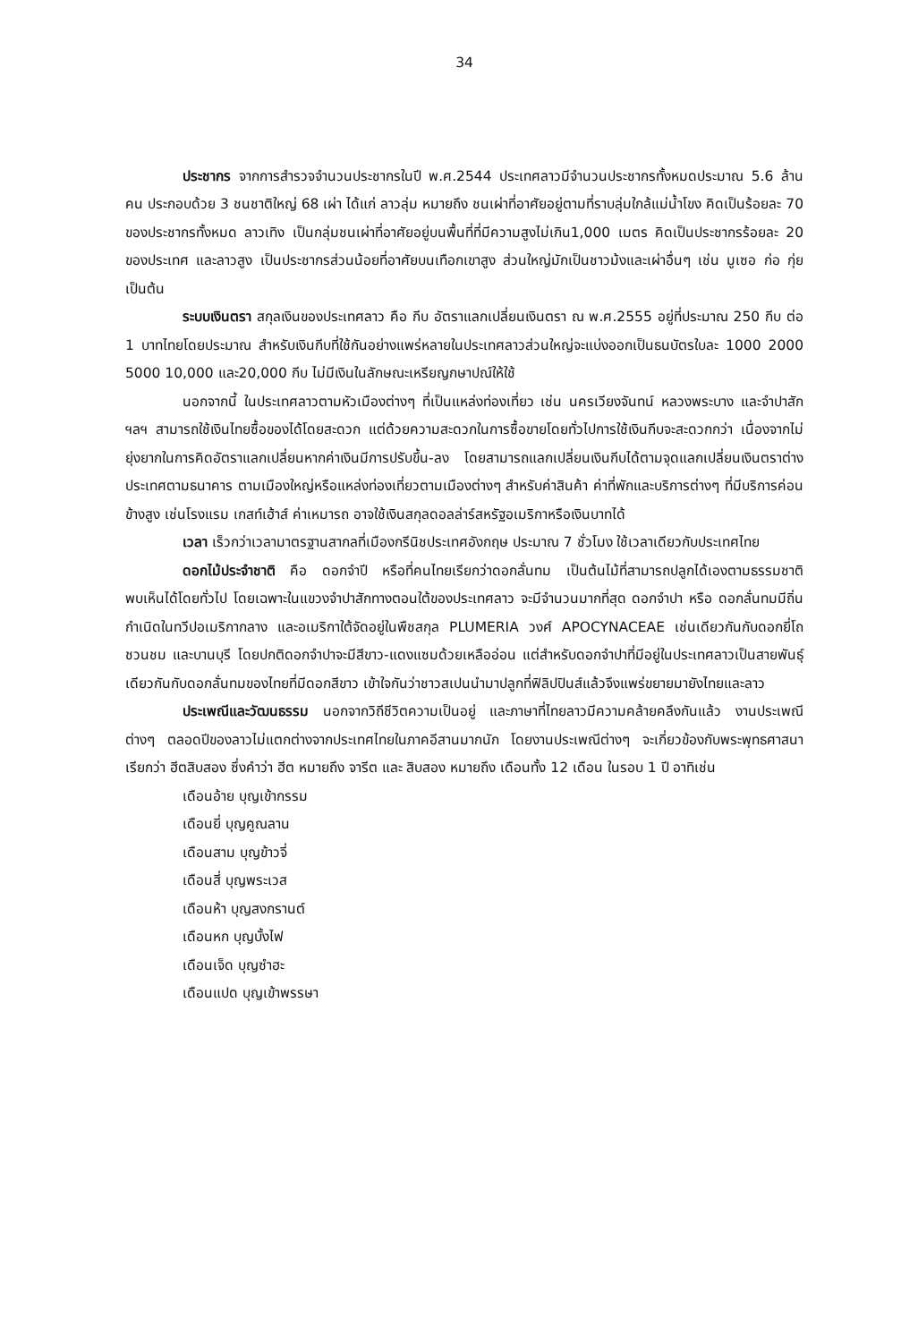34
ประชากร จากการสำรวจจำนวนประชากรในปี พ.ศ.2544 ประเทศลาวมีจำนวนประชากรทั้งหมดประมาณ 5.6 ล้านคน ประกอบด้วย 3 ชนชาติใหญ่ 68 เผ่า ได้แก่ ลาวลุ่ม หมายถึง ชนเผ่าที่อาศัยอยู่ตามที่ราบลุ่มใกล้แม่น้ำโขง คิดเป็นร้อยละ 70 ของประชากรทั้งหมด ลาวเทิง เป็นกลุ่มชนเผ่าที่อาศัยอยู่บนพื้นที่ที่มีความสูงไม่เกิน1,000 เมตร คิดเป็นประชากรร้อยละ 20 ของประเทศ และลาวสูง เป็นประชากรส่วนน้อยที่อาศัยบนเทือกเขาสูง ส่วนใหญ่มักเป็นชาวม้งและเผ่าอื่นๆ เช่น มูเซอ ก่อ กุ่ย เป็นต้น
ระบบเงินตรา สกุลเงินของประเทศลาว คือ กีบ อัตราแลกเปลี่ยนเงินตรา ณ พ.ศ.2555 อยู่ที่ประมาณ 250 กีบ ต่อ 1 บาทไทยโดยประมาณ สำหรับเงินกีบที่ใช้กันอย่างแพร่หลายในประเทศลาวส่วนใหญ่จะแบ่งออกเป็นธนบัตรใบละ 1000 2000 5000 10,000 และ20,000 กีบ ไม่มีเงินในลักษณะเหรียญกษาปณ์ให้ใช้
นอกจากนี้ ในประเทศลาวตามหัวเมืองต่างๆ ที่เป็นแหล่งท่องเที่ยว เช่น นครเวียงจันทน์ หลวงพระบาง และจำปาสัก ฯลฯ สามารถใช้เงินไทยซื้อของได้โดยสะดวก แต่ด้วยความสะดวกในการซื้อขายโดยทั่วไปการใช้เงินกีบจะสะดวกกว่า เนื่องจากไม่ยุ่งยากในการคิดอัตราแลกเปลี่ยนหากค่าเงินมีการปรับขึ้น-ลง โดยสามารถแลกเปลี่ยนเงินกีบได้ตามจุดแลกเปลี่ยนเงินตราต่างประเทศตามธนาคาร ตามเมืองใหญ่หรือแหล่งท่องเที่ยวตามเมืองต่างๆ สำหรับค่าสินค้า ค่าที่พักและบริการต่างๆ ที่มีบริการค่อนข้างสูง เช่นโรงแรม เกสท์เฮ้าส์ ค่าเหมารถ อาจใช้เงินสกุลดอลล่าร์สหรัฐอเมริกาหรือเงินบาทได้
เวลา เร็วกว่าเวลามาตรฐานสากลที่เมืองกรีนิชประเทศอังกฤษ ประมาณ 7 ชั่วโมง ใช้เวลาเดียวกับประเทศไทย
ดอกไม้ประจำชาติ คือ ดอกจำปี หรือที่คนไทยเรียกว่าดอกลั่นทม เป็นต้นไม้ที่สามารถปลูกได้เองตามธรรมชาติ พบเห็นได้โดยทั่วไป โดยเฉพาะในแขวงจำปาสักทางตอนใต้ของประเทศลาว จะมีจำนวนมากที่สุด ดอกจำปา หรือ ดอกลั่นทมมีถิ่นกำเนิดในทวีปอเมริกากลาง และอเมริกาใต้จัดอยู่ในพืชสกุล PLUMERIA วงศ์ APOCYNACEAE เช่นเดียวกันกับดอกยี่โถ ชวนชม และบานบุรี โดยปกติดอกจำปาจะมีสีขาว-แดงแซมด้วยเหลืออ่อน แต่สำหรับดอกจำปาที่มีอยู่ในประเทศลาวเป็นสายพันธุ์เดียวกันกับดอกลั่นทมของไทยที่มีดอกสีขาว เข้าใจกันว่าชาวสเปนนำมาปลูกที่ฟิลิปปินส์แล้วจึงแพร่ขยายมายังไทยและลาว
ประเพณีและวัฒนธรรม นอกจากวิถีชีวิตความเป็นอยู่ และภาษาที่ไทยลาวมีความคล้ายคลึงกันแล้ว งานประเพณีต่างๆ ตลอดปีของลาวไม่แตกต่างจากประเทศไทยในภาคอีสานมากนัก โดยงานประเพณีต่างๆ จะเกี่ยวข้องกับพระพุทธศาสนาเรียกว่า ฮีตสิบสอง ซึ่งคำว่า ฮีต หมายถึง จารีต และ สิบสอง หมายถึง เดือนทั้ง 12 เดือน ในรอบ 1 ปี อาทิเช่น
เดือนอ้าย บุญเข้ากรรม
เดือนยี่ บุญคูณลาน
เดือนสาม บุญข้าวจี่
เดือนสี่ บุญพระเวส
เดือนห้า บุญสงกรานต์
เดือนหก บุญบั้งไฟ
เดือนเจ็ด บุญซำฮะ
เดือนแปด บุญเข้าพรรษา